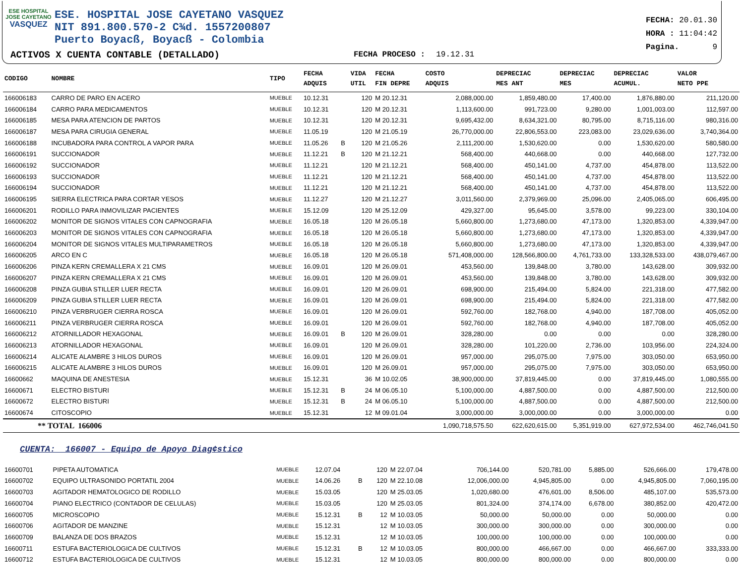ESE HOSPITAL
JOSE CAYETANO
VASQUEZ
ESE. HOSPITAL JOSE CAYETANO VASQUEZ
NIT 891.800.570-2 C¾d. 1557200807
Puerto Boyacß, Boyacß - Colombia
FECHA: 20.01.30
HORA : 11:04:42
Pagina. 9
ACTIVOS X CUENTA CONTABLE (DETALLADO)
FECHA PROCESO : 19.12.31
| CODIGO | NOMBRE | TIPO | FECHA ADQUIS | | VIDA UTIL | FECHA FIN DEPRE | COSTO ADQUIS | DEPRECIAC MES ANT | DEPRECIAC MES | DEPRECIAC ACUMUL. | VALOR NETO PPE |
| --- | --- | --- | --- | --- | --- | --- | --- | --- | --- | --- | --- |
| 166006183 | CARRO DE PARO EN ACERO | MUEBLE | 10.12.31 | | 120 | M 20.12.31 | 2,088,000.00 | 1,859,480.00 | 17,400.00 | 1,876,880.00 | 211,120.00 |
| 166006184 | CARRO PARA MEDICAMENTOS | MUEBLE | 10.12.31 | | 120 | M 20.12.31 | 1,113,600.00 | 991,723.00 | 9,280.00 | 1,001,003.00 | 112,597.00 |
| 166006185 | MESA PARA ATENCION DE PARTOS | MUEBLE | 10.12.31 | | 120 | M 20.12.31 | 9,695,432.00 | 8,634,321.00 | 80,795.00 | 8,715,116.00 | 980,316.00 |
| 166006187 | MESA PARA CIRUGIA GENERAL | MUEBLE | 11.05.19 | | 120 | M 21.05.19 | 26,770,000.00 | 22,806,553.00 | 223,083.00 | 23,029,636.00 | 3,740,364.00 |
| 166006188 | INCUBADORA PARA CONTROL A VAPOR PARA | MUEBLE | 11.05.26 | B | 120 | M 21.05.26 | 2,111,200.00 | 1,530,620.00 | 0.00 | 1,530,620.00 | 580,580.00 |
| 166006191 | SUCCIONADOR | MUEBLE | 11.12.21 | B | 120 | M 21.12.21 | 568,400.00 | 440,668.00 | 0.00 | 440,668.00 | 127,732.00 |
| 166006192 | SUCCIONADOR | MUEBLE | 11.12.21 | | 120 | M 21.12.21 | 568,400.00 | 450,141.00 | 4,737.00 | 454,878.00 | 113,522.00 |
| 166006193 | SUCCIONADOR | MUEBLE | 11.12.21 | | 120 | M 21.12.21 | 568,400.00 | 450,141.00 | 4,737.00 | 454,878.00 | 113,522.00 |
| 166006194 | SUCCIONADOR | MUEBLE | 11.12.21 | | 120 | M 21.12.21 | 568,400.00 | 450,141.00 | 4,737.00 | 454,878.00 | 113,522.00 |
| 166006195 | SIERRA ELECTRICA PARA CORTAR YESOS | MUEBLE | 11.12.27 | | 120 | M 21.12.27 | 3,011,560.00 | 2,379,969.00 | 25,096.00 | 2,405,065.00 | 606,495.00 |
| 166006201 | RODILLO PARA INMOVILIZAR PACIENTES | MUEBLE | 15.12.09 | | 120 | M 25.12.09 | 429,327.00 | 95,645.00 | 3,578.00 | 99,223.00 | 330,104.00 |
| 166006202 | MONITOR DE SIGNOS VITALES CON CAPNOGRAFIA | MUEBLE | 16.05.18 | | 120 | M 26.05.18 | 5,660,800.00 | 1,273,680.00 | 47,173.00 | 1,320,853.00 | 4,339,947.00 |
| 166006203 | MONITOR DE SIGNOS VITALES CON CAPNOGRAFIA | MUEBLE | 16.05.18 | | 120 | M 26.05.18 | 5,660,800.00 | 1,273,680.00 | 47,173.00 | 1,320,853.00 | 4,339,947.00 |
| 166006204 | MONITOR DE SIGNOS VITALES MULTIPARAMETROS | MUEBLE | 16.05.18 | | 120 | M 26.05.18 | 5,660,800.00 | 1,273,680.00 | 47,173.00 | 1,320,853.00 | 4,339,947.00 |
| 166006205 | ARCO EN C | MUEBLE | 16.05.18 | | 120 | M 26.05.18 | 571,408,000.00 | 128,566,800.00 | 4,761,733.00 | 133,328,533.00 | 438,079,467.00 |
| 166006206 | PINZA KERN CREMALLERA X 21 CMS | MUEBLE | 16.09.01 | | 120 | M 26.09.01 | 453,560.00 | 139,848.00 | 3,780.00 | 143,628.00 | 309,932.00 |
| 166006207 | PINZA KERN CREMALLERA X 21 CMS | MUEBLE | 16.09.01 | | 120 | M 26.09.01 | 453,560.00 | 139,848.00 | 3,780.00 | 143,628.00 | 309,932.00 |
| 166006208 | PINZA GUBIA STILLER LUER RECTA | MUEBLE | 16.09.01 | | 120 | M 26.09.01 | 698,900.00 | 215,494.00 | 5,824.00 | 221,318.00 | 477,582.00 |
| 166006209 | PINZA GUBIA STILLER LUER RECTA | MUEBLE | 16.09.01 | | 120 | M 26.09.01 | 698,900.00 | 215,494.00 | 5,824.00 | 221,318.00 | 477,582.00 |
| 166006210 | PINZA VERBRUGER CIERRA ROSCA | MUEBLE | 16.09.01 | | 120 | M 26.09.01 | 592,760.00 | 182,768.00 | 4,940.00 | 187,708.00 | 405,052.00 |
| 166006211 | PINZA VERBRUGER CIERRA ROSCA | MUEBLE | 16.09.01 | | 120 | M 26.09.01 | 592,760.00 | 182,768.00 | 4,940.00 | 187,708.00 | 405,052.00 |
| 166006212 | ATORNILLADOR HEXAGONAL | MUEBLE | 16.09.01 | B | 120 | M 26.09.01 | 328,280.00 | 0.00 | 0.00 | 0.00 | 328,280.00 |
| 166006213 | ATORNILLADOR HEXAGONAL | MUEBLE | 16.09.01 | | 120 | M 26.09.01 | 328,280.00 | 101,220.00 | 2,736.00 | 103,956.00 | 224,324.00 |
| 166006214 | ALICATE ALAMBRE 3 HILOS DUROS | MUEBLE | 16.09.01 | | 120 | M 26.09.01 | 957,000.00 | 295,075.00 | 7,975.00 | 303,050.00 | 653,950.00 |
| 166006215 | ALICATE ALAMBRE 3 HILOS DUROS | MUEBLE | 16.09.01 | | 120 | M 26.09.01 | 957,000.00 | 295,075.00 | 7,975.00 | 303,050.00 | 653,950.00 |
| 16600662 | MAQUINA DE ANESTESIA | MUEBLE | 15.12.31 | | 36 | M 10.02.05 | 38,900,000.00 | 37,819,445.00 | 0.00 | 37,819,445.00 | 1,080,555.00 |
| 16600671 | ELECTRO BISTURI | MUEBLE | 15.12.31 | B | 24 | M 06.05.10 | 5,100,000.00 | 4,887,500.00 | 0.00 | 4,887,500.00 | 212,500.00 |
| 16600672 | ELECTRO BISTURI | MUEBLE | 15.12.31 | B | 24 | M 06.05.10 | 5,100,000.00 | 4,887,500.00 | 0.00 | 4,887,500.00 | 212,500.00 |
| 16600674 | CITOSCOPIO | MUEBLE | 15.12.31 | | 12 | M 09.01.04 | 3,000,000.00 | 3,000,000.00 | 0.00 | 3,000,000.00 | 0.00 |
| ** TOTAL 166006 | | | | | | | 1,090,718,575.50 | 622,620,615.00 | 5,351,919.00 | 627,972,534.00 | 462,746,041.50 |
CUENTA: 166007 - Equipo de Apoyo Diag¢stico
| 16600701 | PIPETA AUTOMATICA | MUEBLE | 12.07.04 | | 120 | M 22.07.04 | 706,144.00 | 520,781.00 | 5,885.00 | 526,666.00 | 179,478.00 |
| 16600702 | EQUIPO ULTRASONIDO PORTATIL 2004 | MUEBLE | 14.06.26 | B | 120 | M 22.10.08 | 12,006,000.00 | 4,945,805.00 | 0.00 | 4,945,805.00 | 7,060,195.00 |
| 16600703 | AGITADOR HEMATOLOGICO DE RODILLO | MUEBLE | 15.03.05 | | 120 | M 25.03.05 | 1,020,680.00 | 476,601.00 | 8,506.00 | 485,107.00 | 535,573.00 |
| 16600704 | PIANO ELECTRICO (CONTADOR DE CELULAS) | MUEBLE | 15.03.05 | | 120 | M 25.03.05 | 801,324.00 | 374,174.00 | 6,678.00 | 380,852.00 | 420,472.00 |
| 16600705 | MICROSCOPIO | MUEBLE | 15.12.31 | B | 12 | M 10.03.05 | 50,000.00 | 50,000.00 | 0.00 | 50,000.00 | 0.00 |
| 16600706 | AGITADOR DE MANZINE | MUEBLE | 15.12.31 | | 12 | M 10.03.05 | 300,000.00 | 300,000.00 | 0.00 | 300,000.00 | 0.00 |
| 16600709 | BALANZA DE DOS BRAZOS | MUEBLE | 15.12.31 | | 12 | M 10.03.05 | 100,000.00 | 100,000.00 | 0.00 | 100,000.00 | 0.00 |
| 16600711 | ESTUFA BACTERIOLOGICA DE CULTIVOS | MUEBLE | 15.12.31 | B | 12 | M 10.03.05 | 800,000.00 | 466,667.00 | 0.00 | 466,667.00 | 333,333.00 |
| 16600712 | ESTUFA BACTERIOLOGICA DE CULTIVOS | MUEBLE | 15.12.31 | | 12 | M 10.03.05 | 800,000.00 | 800,000.00 | 0.00 | 800,000.00 | 0.00 |